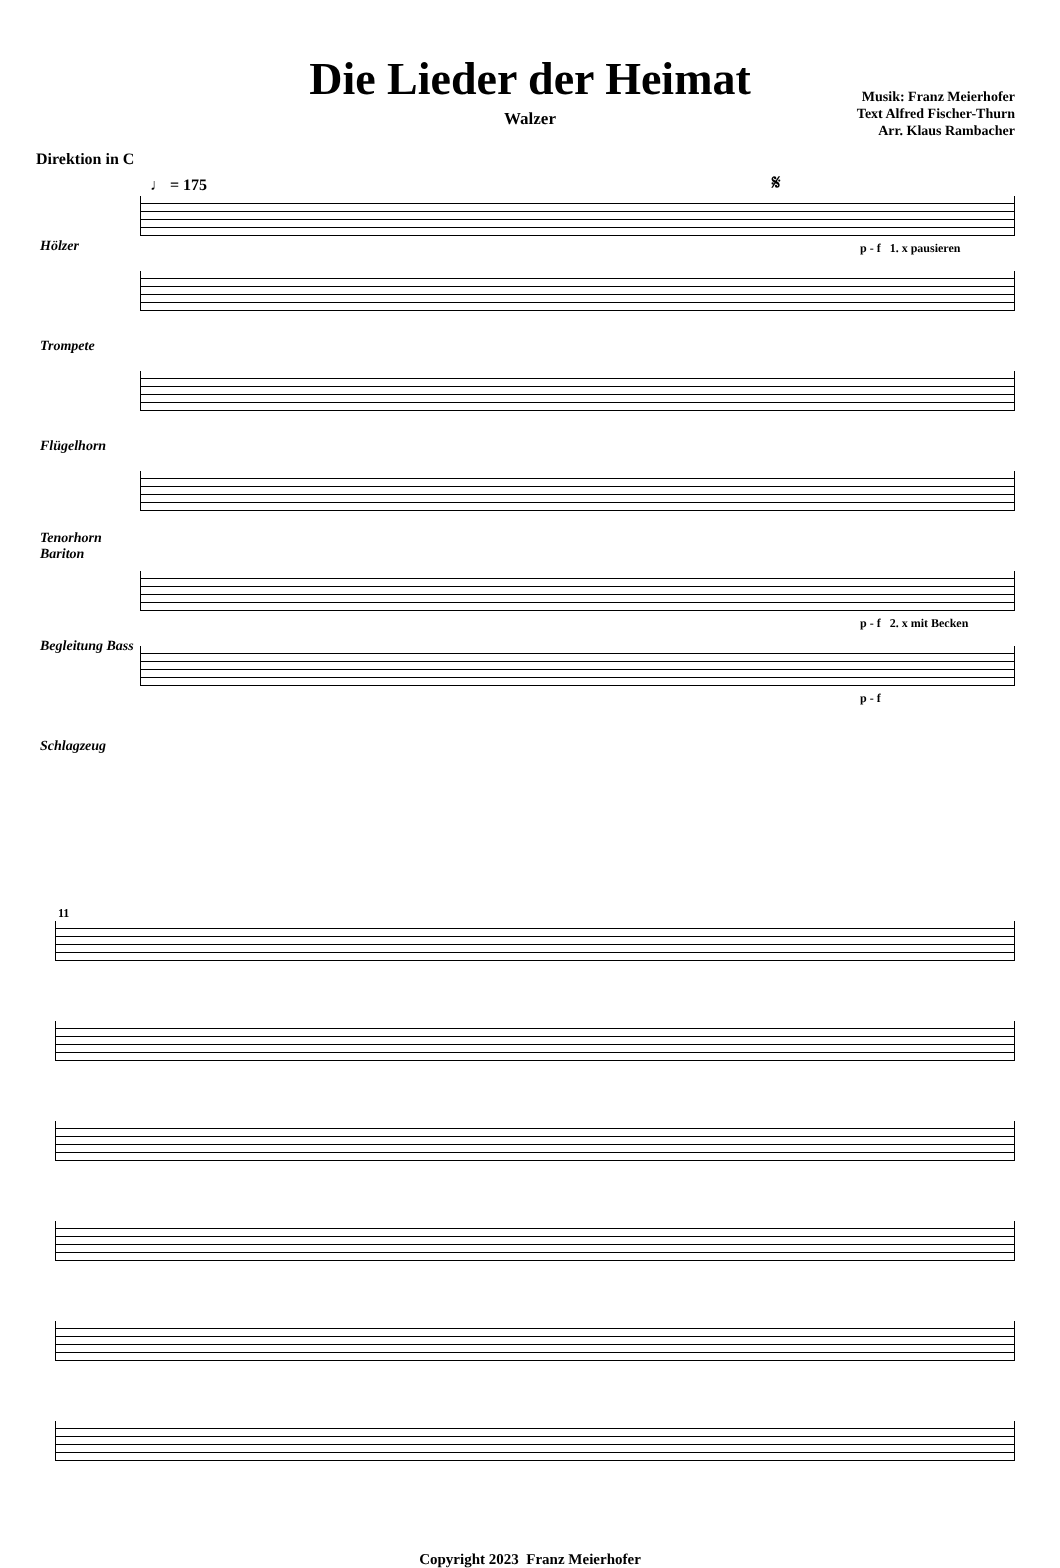Die Lieder der Heimat
Walzer
Musik: Franz Meierhofer
Text Alfred Fischer-Thurn
Arr. Klaus Rambacher
Direktion in C
♩ = 175 𝄋
Hölzer
Trompete
Flügelhorn
Tenorhorn Bariton
Begleitung Bass
Schlagzeug
p - f 1. x pausieren
p - f 2. x mit Becken
p - f
11
Copyright 2023 Franz Meierhofer